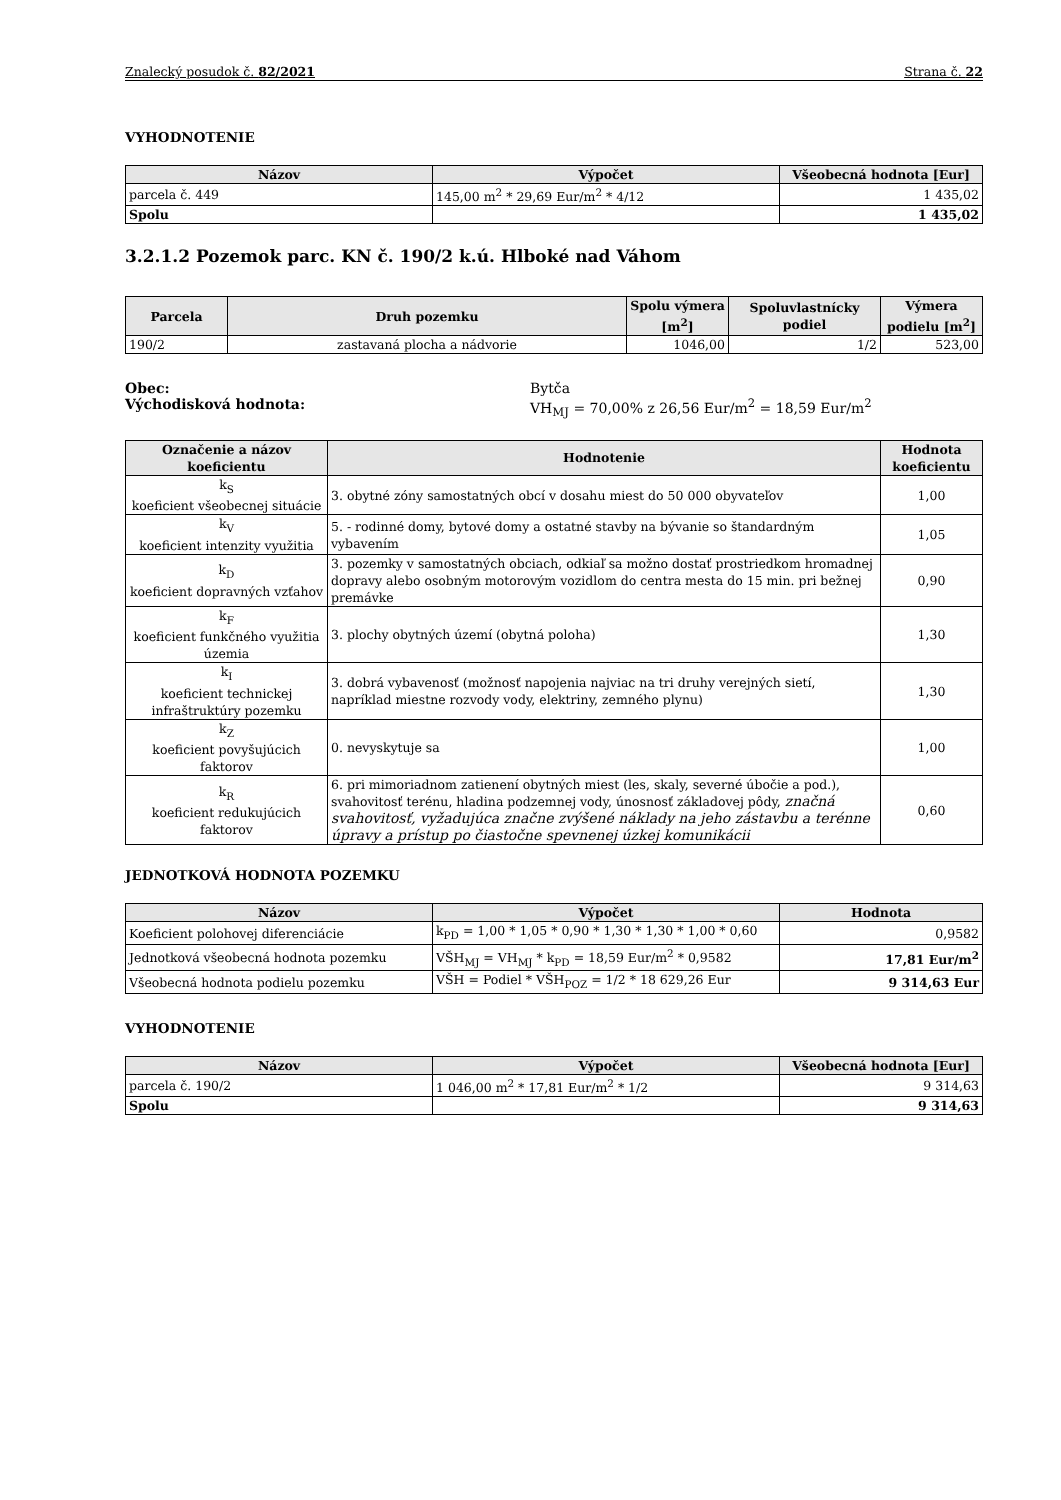Znalecký posudok č. 82/2021 Strana č. 22
VYHODNOTENIE
| Názov | Výpočet | Všeobecná hodnota [Eur] |
| --- | --- | --- |
| parcela č. 449 | 145,00 m<sup>2</sup> * 29,69 Eur/m<sup>2</sup> * 4/12 | 1 435,02 |
| Spolu | | 1 435,02 |
3.2.1.2 Pozemok parc. KN č. 190/2 k.ú. Hlboké nad Váhom
| Parcela | Druh pozemku | Spolu výmera [m<sup>2</sup>] | Spoluvlastnícky podiel | Výmera podielu [m<sup>2</sup>] |
| --- | --- | --- | --- | --- |
| 190/2 | zastavaná plocha a nádvorie | 1046,00 | 1/2 | 523,00 |
Obec:
Východisková hodnota:
Bytča
VH<sub>MJ</sub> = 70,00% z 26,56 Eur/m<sup>2</sup> = 18,59 Eur/m<sup>2</sup>
| Označenie a názov koeficientu | Hodnotenie | Hodnota koeficientu |
| --- | --- | --- |
| k<sub>S</sub> koeficient všeobecnej situácie | 3. obytné zóny samostatných obcí v dosahu miest do 50 000 obyvateľov | 1,00 |
| k<sub>V</sub> koeficient intenzity využitia | 5. - rodinné domy, bytové domy a ostatné stavby na bývanie so štandardným vybavením | 1,05 |
| k<sub>D</sub> koeficient dopravných vzťahov | 3. pozemky v samostatných obciach, odkiaľ sa možno dostať prostriedkom hromadnej dopravy alebo osobným motorovým vozidlom do centra mesta do 15 min. pri bežnej premávke | 0,90 |
| k<sub>F</sub> koeficient funkčného využitia územia | 3. plochy obytných území (obytná poloha) | 1,30 |
| k<sub>I</sub> koeficient technickej infraštruktúry pozemku | 3. dobrá vybavenosť (možnosť napojenia najviac na tri druhy verejných sietí, napríklad miestne rozvody vody, elektriny, zemného plynu) | 1,30 |
| k<sub>Z</sub> koeficient povyšujúcich faktorov | 0. nevyskytuje sa | 1,00 |
| k<sub>R</sub> koeficient redukujúcich faktorov | 6. pri mimoriadnom zatienení obytných miest (les, skaly, severné úbočie a pod.), svahovitosť terénu, hladina podzemnej vody, únosnosť základovej pôdy, značná svahovitosť, vyžadujúca značne zvýšené náklady na jeho zástavbu a terénne úpravy a prístup po čiastočne spevnenej úzkej komunikácii | 0,60 |
JEDNOTKOVÁ HODNOTA POZEMKU
| Názov | Výpočet | Hodnota |
| --- | --- | --- |
| Koeficient polohovej diferenciácie | k<sub>PD</sub> = 1,00 * 1,05 * 0,90 * 1,30 * 1,30 * 1,00 * 0,60 | 0,9582 |
| Jednotková všeobecná hodnota pozemku | VŠH<sub>MJ</sub> = VH<sub>MJ</sub> * k<sub>PD</sub> = 18,59 Eur/m<sup>2</sup> * 0,9582 | 17,81 Eur/m<sup>2</sup> |
| Všeobecná hodnota podielu pozemku | VŠH = Podiel * VŠH<sub>POZ</sub> = 1/2 * 18 629,26 Eur | 9 314,63 Eur |
VYHODNOTENIE
| Názov | Výpočet | Všeobecná hodnota [Eur] |
| --- | --- | --- |
| parcela č. 190/2 | 1 046,00 m<sup>2</sup> * 17,81 Eur/m<sup>2</sup> * 1/2 | 9 314,63 |
| Spolu | | 9 314,63 |